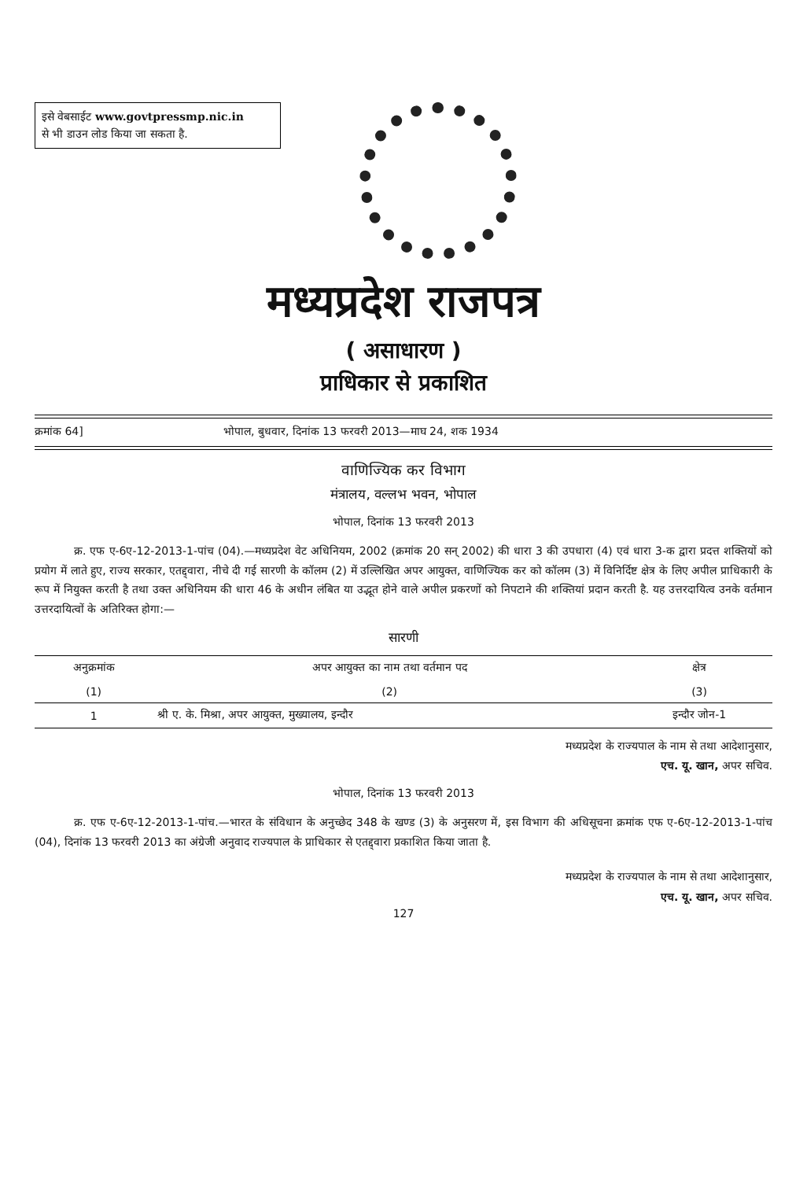इसे वेबसाईट www.govtpressmp.nic.in
से भी डाउन लोड किया जा सकता है.
मध्यप्रदेश राजपत्र
( असाधारण )
प्राधिकार से प्रकाशित
क्रमांक 64] भोपाल, बुधवार, दिनांक 13 फरवरी 2013—माघ 24, शक 1934
वाणिज्यिक कर विभाग
मंत्रालय, वल्लभ भवन, भोपाल
भोपाल, दिनांक 13 फरवरी 2013
क्र. एफ ए-6ए-12-2013-1-पांच (04).—मध्यप्रदेश वेट अधिनियम, 2002 (क्रमांक 20 सन् 2002) की धारा 3 की उपधारा (4) एवं धारा 3-क द्वारा प्रदत्त शक्तियों को प्रयोग में लाते हुए, राज्य सरकार, एतद्द्वारा, नीचे दी गई सारणी के कॉलम (2) में उल्लिखित अपर आयुक्त, वाणिज्यिक कर को कॉलम (3) में विनिर्दिष्ट क्षेत्र के लिए अपील प्राधिकारी के रूप में नियुक्त करती है तथा उक्त अधिनियम की धारा 46 के अधीन लंबित या उद्भूत होने वाले अपील प्रकरणों को निपटाने की शक्तियां प्रदान करती है. यह उत्तरदायित्व उनके वर्तमान उत्तरदायित्वों के अतिरिक्त होगा:—
सारणी
| अनुक्रमांक | अपर आयुक्त का नाम तथा वर्तमान पद | क्षेत्र |
| --- | --- | --- |
| (1) | (2) | (3) |
| 1 | श्री ए. के. मिश्रा, अपर आयुक्त, मुख्यालय, इन्दौर | इन्दौर जोन-1 |
मध्यप्रदेश के राज्यपाल के नाम से तथा आदेशानुसार,
एच. यू. खान, अपर सचिव.
भोपाल, दिनांक 13 फरवरी 2013
क्र. एफ ए-6ए-12-2013-1-पांच.—भारत के संविधान के अनुच्छेद 348 के खण्ड (3) के अनुसरण में, इस विभाग की अधिसूचना क्रमांक एफ ए-6ए-12-2013-1-पांच (04), दिनांक 13 फरवरी 2013 का अंग्रेजी अनुवाद राज्यपाल के प्राधिकार से एतद्द्वारा प्रकाशित किया जाता है.
मध्यप्रदेश के राज्यपाल के नाम से तथा आदेशानुसार,
एच. यू. खान, अपर सचिव.
127